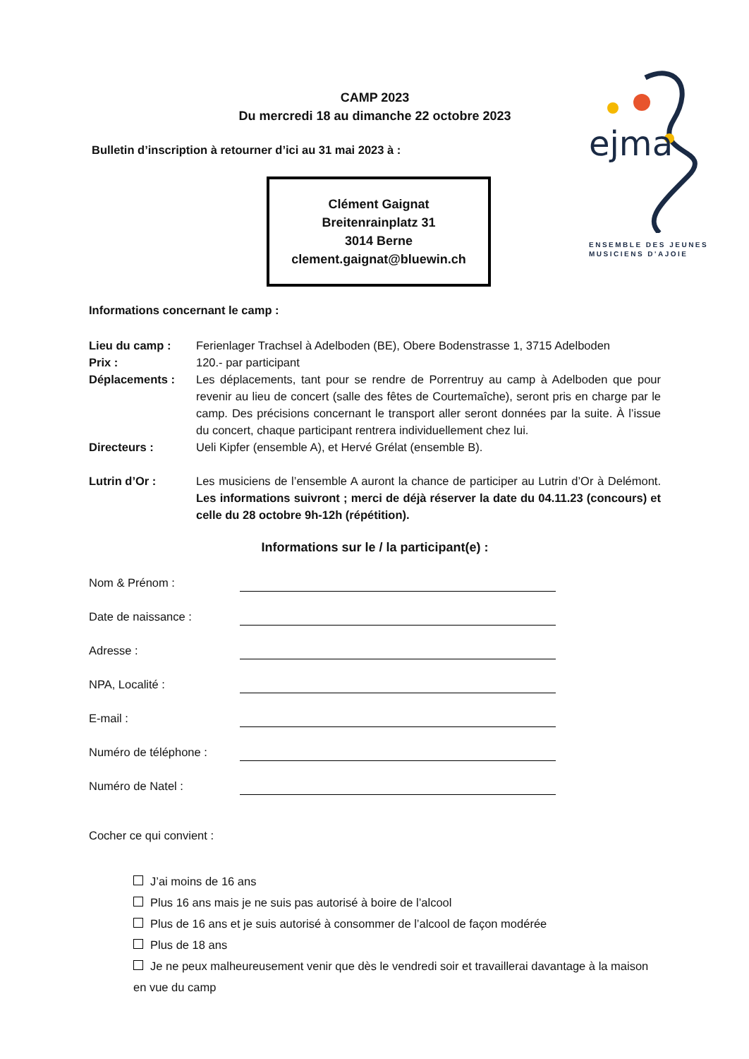ejma
ENSEMBLE DES JEUNES
MUSICIENS D'AJOIE
CAMP 2023
Du mercredi 18 au dimanche 22 octobre 2023
Bulletin d’inscription à retourner d’ici au 31 mai 2023 à :
Clément Gaignat
Breitenrainplatz 31
3014 Berne
clement.gaignat@bluewin.ch
Informations concernant le camp :
Lieu du camp : Ferienlager Trachsel à Adelboden (BE), Obere Bodenstrasse 1, 3715 Adelboden
Prix : 120.- par participant
Déplacements : Les déplacements, tant pour se rendre de Porrentruy au camp à Adelboden que pour revenir au lieu de concert (salle des fêtes de Courtemaîche), seront pris en charge par le camp. Des précisions concernant le transport aller seront données par la suite. À l’issue du concert, chaque participant rentrera individuellement chez lui.
Directeurs : Ueli Kipfer (ensemble A), et Hervé Grélat (ensemble B).
Lutrin d’Or : Les musiciens de l’ensemble A auront la chance de participer au Lutrin d’Or à Delémont. Les informations suivront ; merci de déjà réserver la date du 04.11.23 (concours) et celle du 28 octobre 9h-12h (répétition).
Informations sur le / la participant(e) :
Nom & Prénom :
Date de naissance :
Adresse :
NPA, Localité :
E-mail :
Numéro de téléphone :
Numéro de Natel :
Cocher ce qui convient :
J’ai moins de 16 ans
Plus 16 ans mais je ne suis pas autorisé à boire de l’alcool
Plus de 16 ans et je suis autorisé à consommer de l’alcool de façon modérée
Plus de 18 ans
Je ne peux malheureusement venir que dès le vendredi soir et travaillerai davantage à la maison en vue du camp